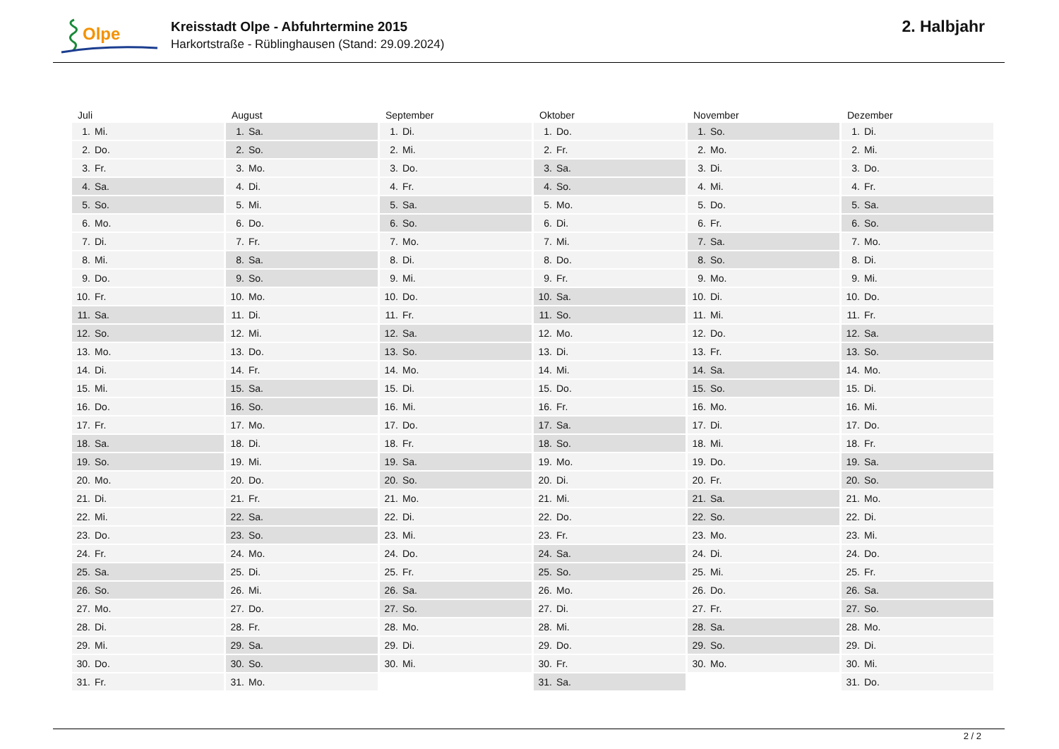Olpe
Kreisstadt Olpe - Abfuhrtermine 2015
Harkortstraße - Rüblinghausen (Stand: 29.09.2024)
2. Halbjahr
| Juli | August | September | Oktober | November | Dezember |
| --- | --- | --- | --- | --- | --- |
| 1. Mi. | 1. Sa. | 1. Di. | 1. Do. | 1. So. | 1. Di. |
| 2. Do. | 2. So. | 2. Mi. | 2. Fr. | 2. Mo. | 2. Mi. |
| 3. Fr. | 3. Mo. | 3. Do. | 3. Sa. | 3. Di. | 3. Do. |
| 4. Sa. | 4. Di. | 4. Fr. | 4. So. | 4. Mi. | 4. Fr. |
| 5. So. | 5. Mi. | 5. Sa. | 5. Mo. | 5. Do. | 5. Sa. |
| 6. Mo. | 6. Do. | 6. So. | 6. Di. | 6. Fr. | 6. So. |
| 7. Di. | 7. Fr. | 7. Mo. | 7. Mi. | 7. Sa. | 7. Mo. |
| 8. Mi. | 8. Sa. | 8. Di. | 8. Do. | 8. So. | 8. Di. |
| 9. Do. | 9. So. | 9. Mi. | 9. Fr. | 9. Mo. | 9. Mi. |
| 10. Fr. | 10. Mo. | 10. Do. | 10. Sa. | 10. Di. | 10. Do. |
| 11. Sa. | 11. Di. | 11. Fr. | 11. So. | 11. Mi. | 11. Fr. |
| 12. So. | 12. Mi. | 12. Sa. | 12. Mo. | 12. Do. | 12. Sa. |
| 13. Mo. | 13. Do. | 13. So. | 13. Di. | 13. Fr. | 13. So. |
| 14. Di. | 14. Fr. | 14. Mo. | 14. Mi. | 14. Sa. | 14. Mo. |
| 15. Mi. | 15. Sa. | 15. Di. | 15. Do. | 15. So. | 15. Di. |
| 16. Do. | 16. So. | 16. Mi. | 16. Fr. | 16. Mo. | 16. Mi. |
| 17. Fr. | 17. Mo. | 17. Do. | 17. Sa. | 17. Di. | 17. Do. |
| 18. Sa. | 18. Di. | 18. Fr. | 18. So. | 18. Mi. | 18. Fr. |
| 19. So. | 19. Mi. | 19. Sa. | 19. Mo. | 19. Do. | 19. Sa. |
| 20. Mo. | 20. Do. | 20. So. | 20. Di. | 20. Fr. | 20. So. |
| 21. Di. | 21. Fr. | 21. Mo. | 21. Mi. | 21. Sa. | 21. Mo. |
| 22. Mi. | 22. Sa. | 22. Di. | 22. Do. | 22. So. | 22. Di. |
| 23. Do. | 23. So. | 23. Mi. | 23. Fr. | 23. Mo. | 23. Mi. |
| 24. Fr. | 24. Mo. | 24. Do. | 24. Sa. | 24. Di. | 24. Do. |
| 25. Sa. | 25. Di. | 25. Fr. | 25. So. | 25. Mi. | 25. Fr. |
| 26. So. | 26. Mi. | 26. Sa. | 26. Mo. | 26. Do. | 26. Sa. |
| 27. Mo. | 27. Do. | 27. So. | 27. Di. | 27. Fr. | 27. So. |
| 28. Di. | 28. Fr. | 28. Mo. | 28. Mi. | 28. Sa. | 28. Mo. |
| 29. Mi. | 29. Sa. | 29. Di. | 29. Do. | 29. So. | 29. Di. |
| 30. Do. | 30. So. | 30. Mi. | 30. Fr. | 30. Mo. | 30. Mi. |
| 31. Fr. | 31. Mo. | | 31. Sa. | | 31. Do. |
2 / 2